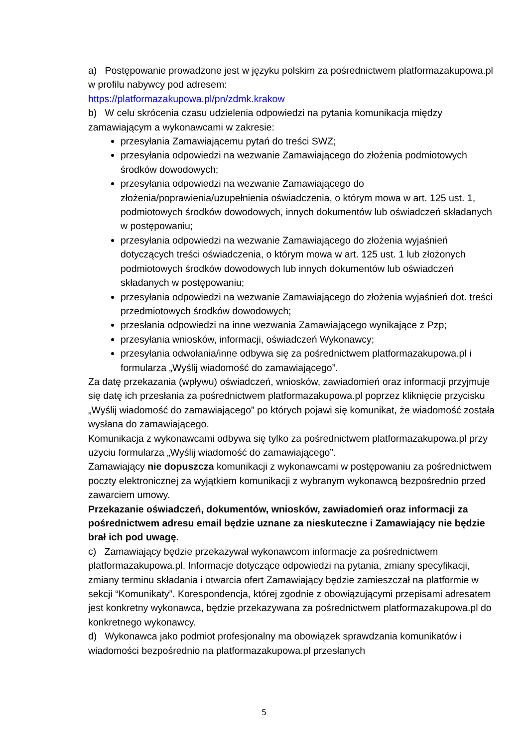a) Postępowanie prowadzone jest w języku polskim za pośrednictwem platformazakupowa.pl w profilu nabywcy pod adresem:
https://platformazakupowa.pl/pn/zdmk.krakow
b) W celu skrócenia czasu udzielenia odpowiedzi na pytania komunikacja między zamawiającym a wykonawcami w zakresie:
przesyłania Zamawiającemu pytań do treści SWZ;
przesyłania odpowiedzi na wezwanie Zamawiającego do złożenia podmiotowych środków dowodowych;
przesyłania odpowiedzi na wezwanie Zamawiającego do złożenia/poprawienia/uzupełnienia oświadczenia, o którym mowa w art. 125 ust. 1, podmiotowych środków dowodowych, innych dokumentów lub oświadczeń składanych w postępowaniu;
przesyłania odpowiedzi na wezwanie Zamawiającego do złożenia wyjaśnień dotyczących treści oświadczenia, o którym mowa w art. 125 ust. 1 lub złożonych podmiotowych środków dowodowych lub innych dokumentów lub oświadczeń składanych w postępowaniu;
przesyłania odpowiedzi na wezwanie Zamawiającego do złożenia wyjaśnień dot. treści przedmiotowych środków dowodowych;
przesłania odpowiedzi na inne wezwania Zamawiającego wynikające z Pzp;
przesyłania wniosków, informacji, oświadczeń Wykonawcy;
przesyłania odwołania/inne odbywa się za pośrednictwem platformazakupowa.pl i formularza „Wyślij wiadomość do zamawiającego”.
Za datę przekazania (wpływu) oświadczeń, wniosków, zawiadomień oraz informacji przyjmuje się datę ich przesłania za pośrednictwem platformazakupowa.pl poprzez kliknięcie przycisku „Wyślij wiadomość do zamawiającego” po których pojawi się komunikat, że wiadomość została wysłana do zamawiającego.
Komunikacja z wykonawcami odbywa się tylko za pośrednictwem platformazakupowa.pl przy użyciu formularza „Wyślij wiadomość do zamawiającego”.
Zamawiający nie dopuszcza komunikacji z wykonawcami w postępowaniu za pośrednictwem poczty elektronicznej za wyjątkiem komunikacji z wybranym wykonawcą bezpośrednio przed zawarciem umowy.
Przekazanie oświadczeń, dokumentów, wniosków, zawiadomień oraz informacji za pośrednictwem adresu email będzie uznane za nieskuteczne i Zamawiający nie będzie brał ich pod uwagę.
c) Zamawiający będzie przekazywał wykonawcom informacje za pośrednictwem platformazakupowa.pl. Informacje dotyczące odpowiedzi na pytania, zmiany specyfikacji, zmiany terminu składania i otwarcia ofert Zamawiający będzie zamieszczał na platformie w sekcji “Komunikaty”. Korespondencja, której zgodnie z obowiązującymi przepisami adresatem jest konkretny wykonawca, będzie przekazywana za pośrednictwem platformazakupowa.pl do konkretnego wykonawcy.
d) Wykonawca jako podmiot profesjonalny ma obowiązek sprawdzania komunikatów i wiadomości bezpośrednio na platformazakupowa.pl przesłanych
5